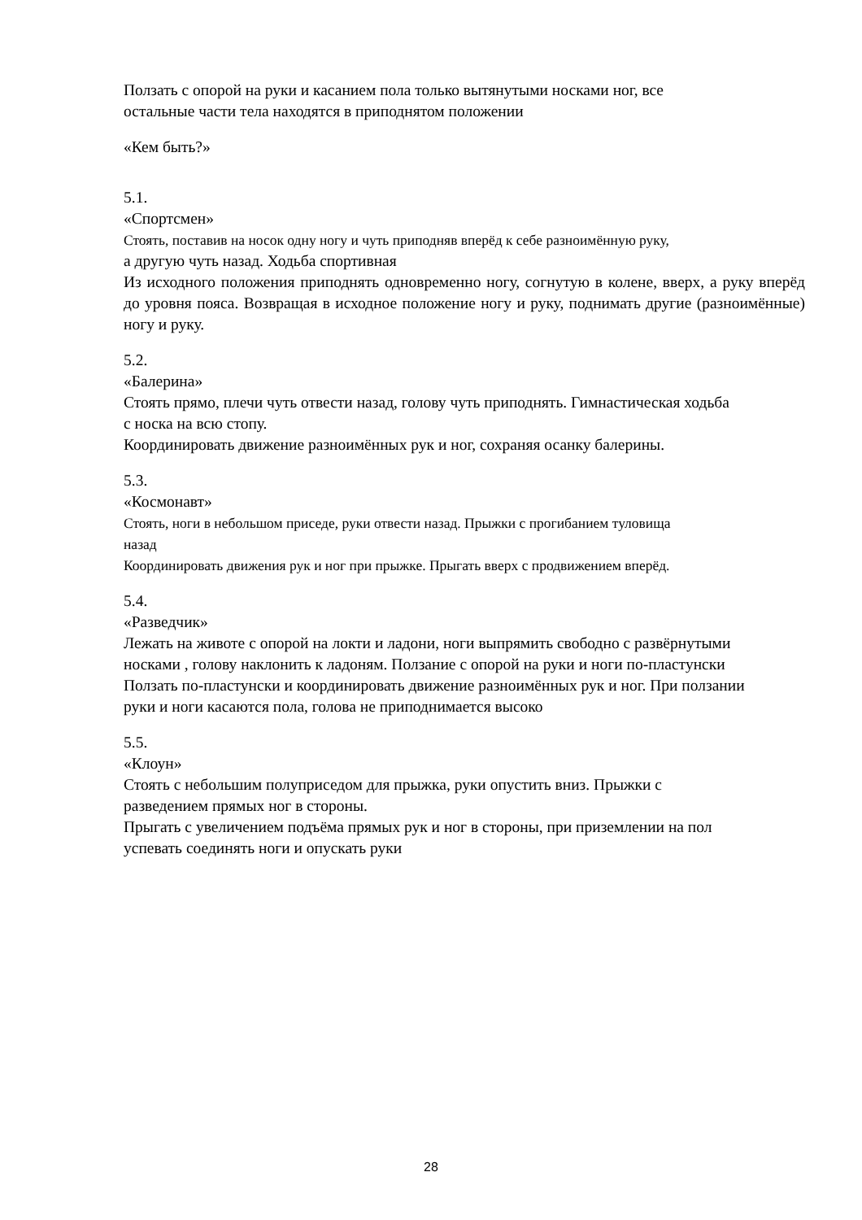Ползать с опорой на руки и касанием пола только вытянутыми носками ног, все
остальные части тела находятся в приподнятом положении
«Кем быть?»
5.1.
«Спортсмен»
Стоять, поставив на носок одну ногу и чуть приподняв вперёд к себе разноимённую руку,
а другую чуть назад. Ходьба спортивная
Из исходного положения приподнять одновременно ногу, согнутую в колене, вверх, а руку вперёд до уровня пояса. Возвращая в исходное положение ногу и руку, поднимать другие (разноимённые) ногу и руку.
5.2.
«Балерина»
Стоять прямо, плечи чуть отвести назад, голову чуть приподнять. Гимнастическая ходьба
с носка на всю стопу.
Координировать движение разноимённых рук и ног, сохраняя осанку балерины.
5.3.
«Космонавт»
Стоять, ноги в небольшом приседе, руки отвести назад. Прыжки с прогибанием туловища
назад
Координировать движения рук и ног при прыжке. Прыгать вверх с продвижением вперёд.
5.4.
«Разведчик»
Лежать на животе с опорой на локти и ладони, ноги выпрямить свободно с развёрнутыми
носками , голову наклонить к ладоням. Ползание с опорой на руки и ноги по-пластунски
Ползать по-пластунски и координировать движение разноимённых рук и ног. При ползании
руки и ноги касаются пола, голова не приподнимается высоко
5.5.
«Клоун»
Стоять с небольшим полуприседом для прыжка, руки опустить вниз. Прыжки с
разведением прямых ног в стороны.
Прыгать с увеличением подъёма прямых рук и ног в стороны, при приземлении на пол
успевать соединять ноги и опускать руки
28